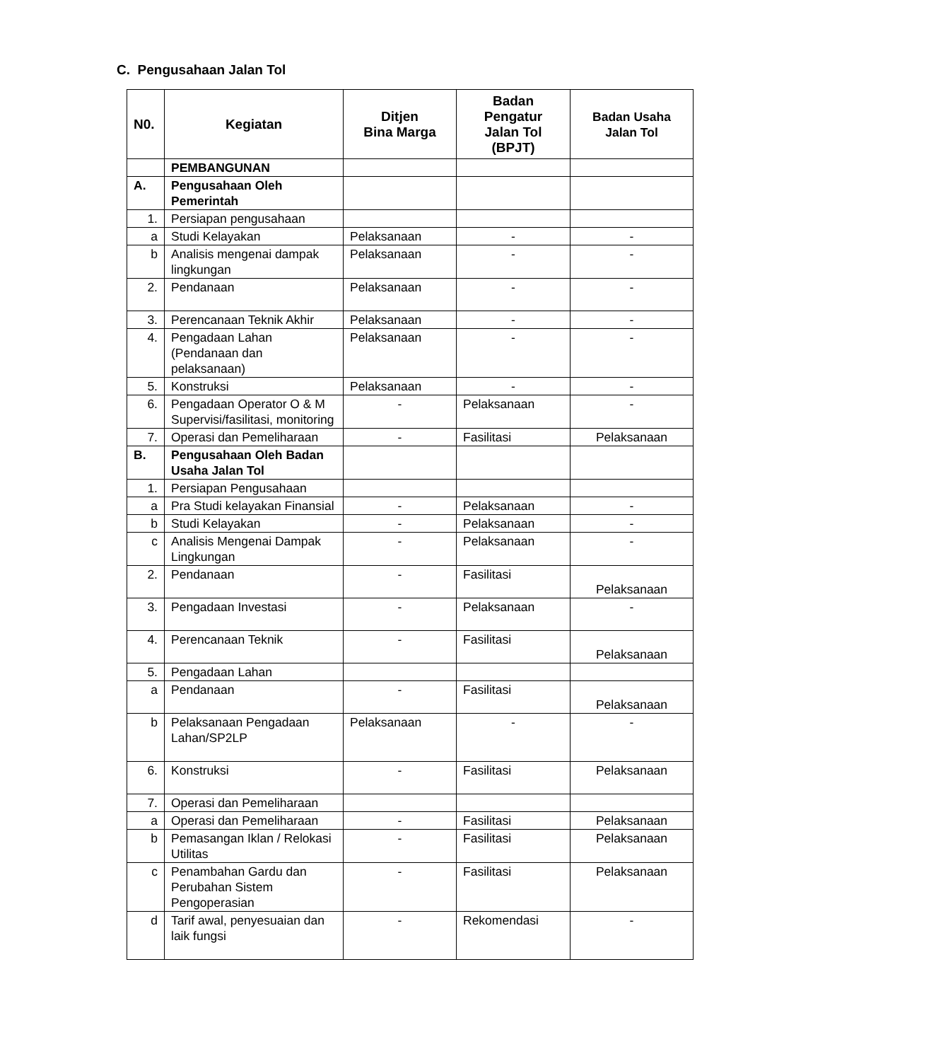C. Pengusahaan Jalan Tol
| N0. | Kegiatan | Ditjen Bina Marga | Badan Pengatur Jalan Tol (BPJT) | Badan Usaha Jalan Tol |
| --- | --- | --- | --- | --- |
| | PEMBANGUNAN | | | |
| A. | Pengusahaan Oleh Pemerintah | | | |
| 1. | Persiapan pengusahaan | | | |
| a | Studi Kelayakan | Pelaksanaan | - | - |
| b | Analisis mengenai dampak lingkungan | Pelaksanaan | - | - |
| 2. | Pendanaan | Pelaksanaan | - | - |
| 3. | Perencanaan Teknik Akhir | Pelaksanaan | - | - |
| 4. | Pengadaan Lahan (Pendanaan dan pelaksanaan) | Pelaksanaan | - | - |
| 5. | Konstruksi | Pelaksanaan | - | - |
| 6. | Pengadaan Operator O & M Supervisi/fasilitasi, monitoring | - | Pelaksanaan | - |
| 7. | Operasi dan Pemeliharaan | - | Fasilitasi | Pelaksanaan |
| B. | Pengusahaan Oleh Badan Usaha Jalan Tol | | | |
| 1. | Persiapan Pengusahaan | | | |
| a | Pra Studi kelayakan Finansial | - | Pelaksanaan | - |
| b | Studi Kelayakan | - | Pelaksanaan | - |
| c | Analisis Mengenai Dampak Lingkungan | - | Pelaksanaan | - |
| 2. | Pendanaan | - | Fasilitasi | Pelaksanaan |
| 3. | Pengadaan Investasi | - | Pelaksanaan | - |
| 4. | Perencanaan Teknik | - | Fasilitasi | Pelaksanaan |
| 5. | Pengadaan Lahan | | | |
| a | Pendanaan | - | Fasilitasi | Pelaksanaan |
| b | Pelaksanaan Pengadaan Lahan/SP2LP | Pelaksanaan | - | - |
| 6. | Konstruksi | - | Fasilitasi | Pelaksanaan |
| 7. | Operasi dan Pemeliharaan | | | |
| a | Operasi dan Pemeliharaan | - | Fasilitasi | Pelaksanaan |
| b | Pemasangan Iklan / Relokasi Utilitas | - | Fasilitasi | Pelaksanaan |
| c | Penambahan Gardu dan Perubahan Sistem Pengoperasian | - | Fasilitasi | Pelaksanaan |
| d | Tarif awal, penyesuaian dan laik fungsi | - | Rekomendasi | - |